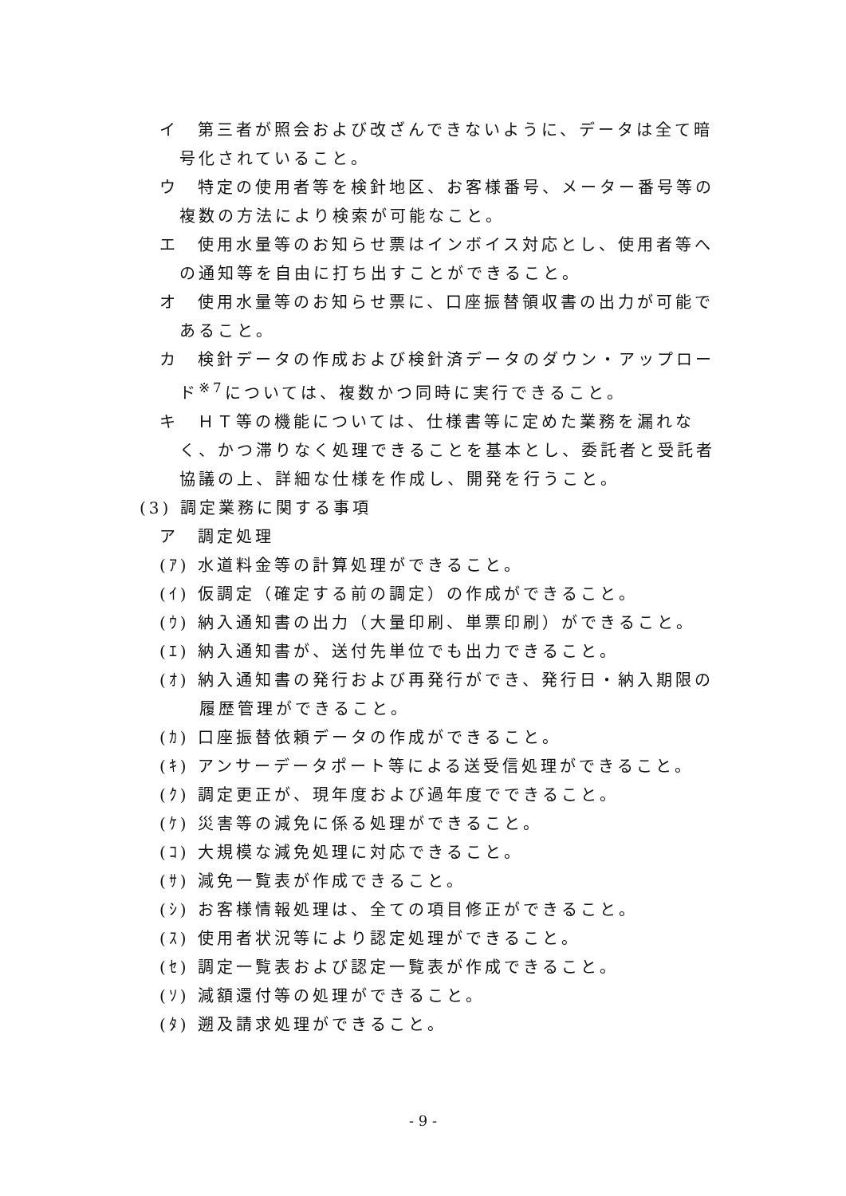イ　第三者が照会および改ざんできないように、データは全て暗号化されていること。
ウ　特定の使用者等を検針地区、お客様番号、メーター番号等の複数の方法により検索が可能なこと。
エ　使用水量等のお知らせ票はインボイス対応とし、使用者等への通知等を自由に打ち出すことができること。
オ　使用水量等のお知らせ票に、口座振替領収書の出力が可能であること。
カ　検針データの作成および検針済データのダウン・アップロード<sup>※7</sup>については、複数かつ同時に実行できること。
キ　ＨＴ等の機能については、仕様書等に定めた業務を漏れなく、かつ滞りなく処理できることを基本とし、委託者と受託者協議の上、詳細な仕様を作成し、開発を行うこと。
(3) 調定業務に関する事項
ア　調定処理
(ｱ) 水道料金等の計算処理ができること。
(ｲ) 仮調定（確定する前の調定）の作成ができること。
(ｳ) 納入通知書の出力（大量印刷、単票印刷）ができること。
(ｴ) 納入通知書が、送付先単位でも出力できること。
(ｵ) 納入通知書の発行および再発行ができ、発行日・納入期限の履歴管理ができること。
(ｶ) 口座振替依頼データの作成ができること。
(ｷ) アンサーデータポート等による送受信処理ができること。
(ｸ) 調定更正が、現年度および過年度でできること。
(ｹ) 災害等の減免に係る処理ができること。
(ｺ) 大規模な減免処理に対応できること。
(ｻ) 減免一覧表が作成できること。
(ｼ) お客様情報処理は、全ての項目修正ができること。
(ｽ) 使用者状況等により認定処理ができること。
(ｾ) 調定一覧表および認定一覧表が作成できること。
(ｿ) 減額還付等の処理ができること。
(ﾀ) 遡及請求処理ができること。
- 9 -